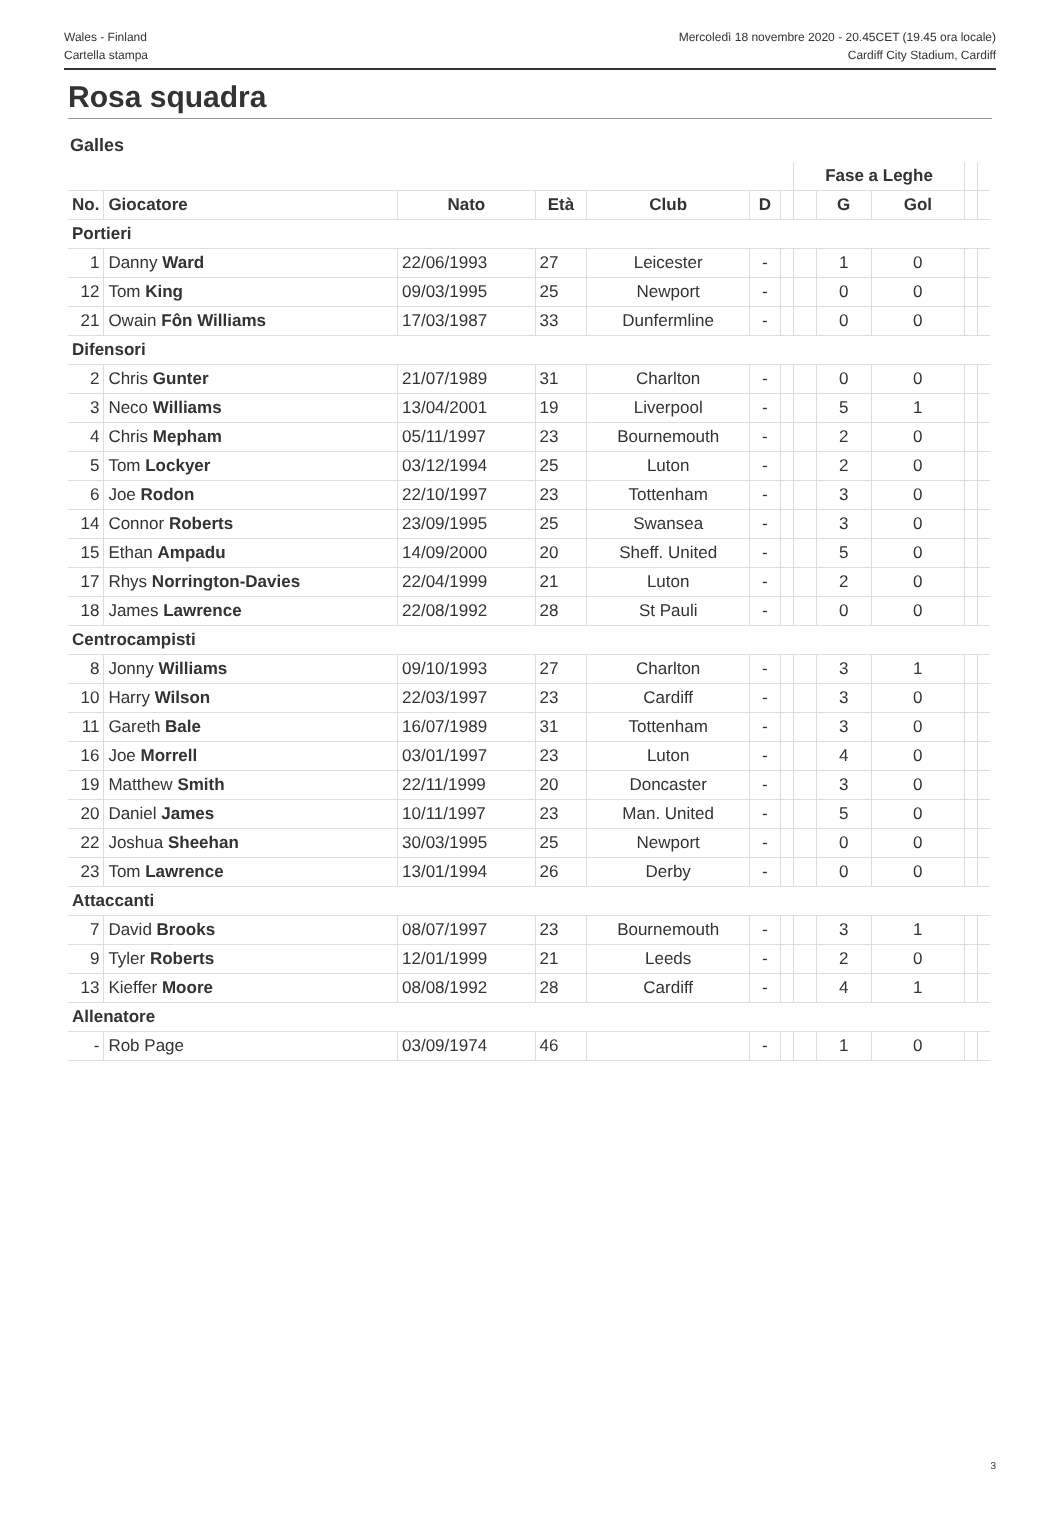Wales - Finland
Cartella stampa
Mercoledì 18 novembre 2020 - 20.45CET (19.45 ora locale)
Cardiff City Stadium, Cardiff
Rosa squadra
Galles
| | | | | | | | Fase a Leghe | | | | |
| No. | Giocatore | Nato | Età | Club | D | | | G | Gol | | |
| Portieri | | | | | | | | | | | |
| 1 | Danny Ward | 22/06/1993 | 27 | Leicester | - | | | 1 | 0 | | |
| 12 | Tom King | 09/03/1995 | 25 | Newport | - | | | 0 | 0 | | |
| 21 | Owain Fôn Williams | 17/03/1987 | 33 | Dunfermline | - | | | 0 | 0 | | |
| Difensori | | | | | | | | | | | |
| 2 | Chris Gunter | 21/07/1989 | 31 | Charlton | - | | | 0 | 0 | | |
| 3 | Neco Williams | 13/04/2001 | 19 | Liverpool | - | | | 5 | 1 | | |
| 4 | Chris Mepham | 05/11/1997 | 23 | Bournemouth | - | | | 2 | 0 | | |
| 5 | Tom Lockyer | 03/12/1994 | 25 | Luton | - | | | 2 | 0 | | |
| 6 | Joe Rodon | 22/10/1997 | 23 | Tottenham | - | | | 3 | 0 | | |
| 14 | Connor Roberts | 23/09/1995 | 25 | Swansea | - | | | 3 | 0 | | |
| 15 | Ethan Ampadu | 14/09/2000 | 20 | Sheff. United | - | | | 5 | 0 | | |
| 17 | Rhys Norrington-Davies | 22/04/1999 | 21 | Luton | - | | | 2 | 0 | | |
| 18 | James Lawrence | 22/08/1992 | 28 | St Pauli | - | | | 0 | 0 | | |
| Centrocampisti | | | | | | | | | | | |
| 8 | Jonny Williams | 09/10/1993 | 27 | Charlton | - | | | 3 | 1 | | |
| 10 | Harry Wilson | 22/03/1997 | 23 | Cardiff | - | | | 3 | 0 | | |
| 11 | Gareth Bale | 16/07/1989 | 31 | Tottenham | - | | | 3 | 0 | | |
| 16 | Joe Morrell | 03/01/1997 | 23 | Luton | - | | | 4 | 0 | | |
| 19 | Matthew Smith | 22/11/1999 | 20 | Doncaster | - | | | 3 | 0 | | |
| 20 | Daniel James | 10/11/1997 | 23 | Man. United | - | | | 5 | 0 | | |
| 22 | Joshua Sheehan | 30/03/1995 | 25 | Newport | - | | | 0 | 0 | | |
| 23 | Tom Lawrence | 13/01/1994 | 26 | Derby | - | | | 0 | 0 | | |
| Attaccanti | | | | | | | | | | | |
| 7 | David Brooks | 08/07/1997 | 23 | Bournemouth | - | | | 3 | 1 | | |
| 9 | Tyler Roberts | 12/01/1999 | 21 | Leeds | - | | | 2 | 0 | | |
| 13 | Kieffer Moore | 08/08/1992 | 28 | Cardiff | - | | | 4 | 1 | | |
| Allenatore | | | | | | | | | | | |
| - | Rob Page | 03/09/1974 | 46 | | - | | | 1 | 0 | | |
3